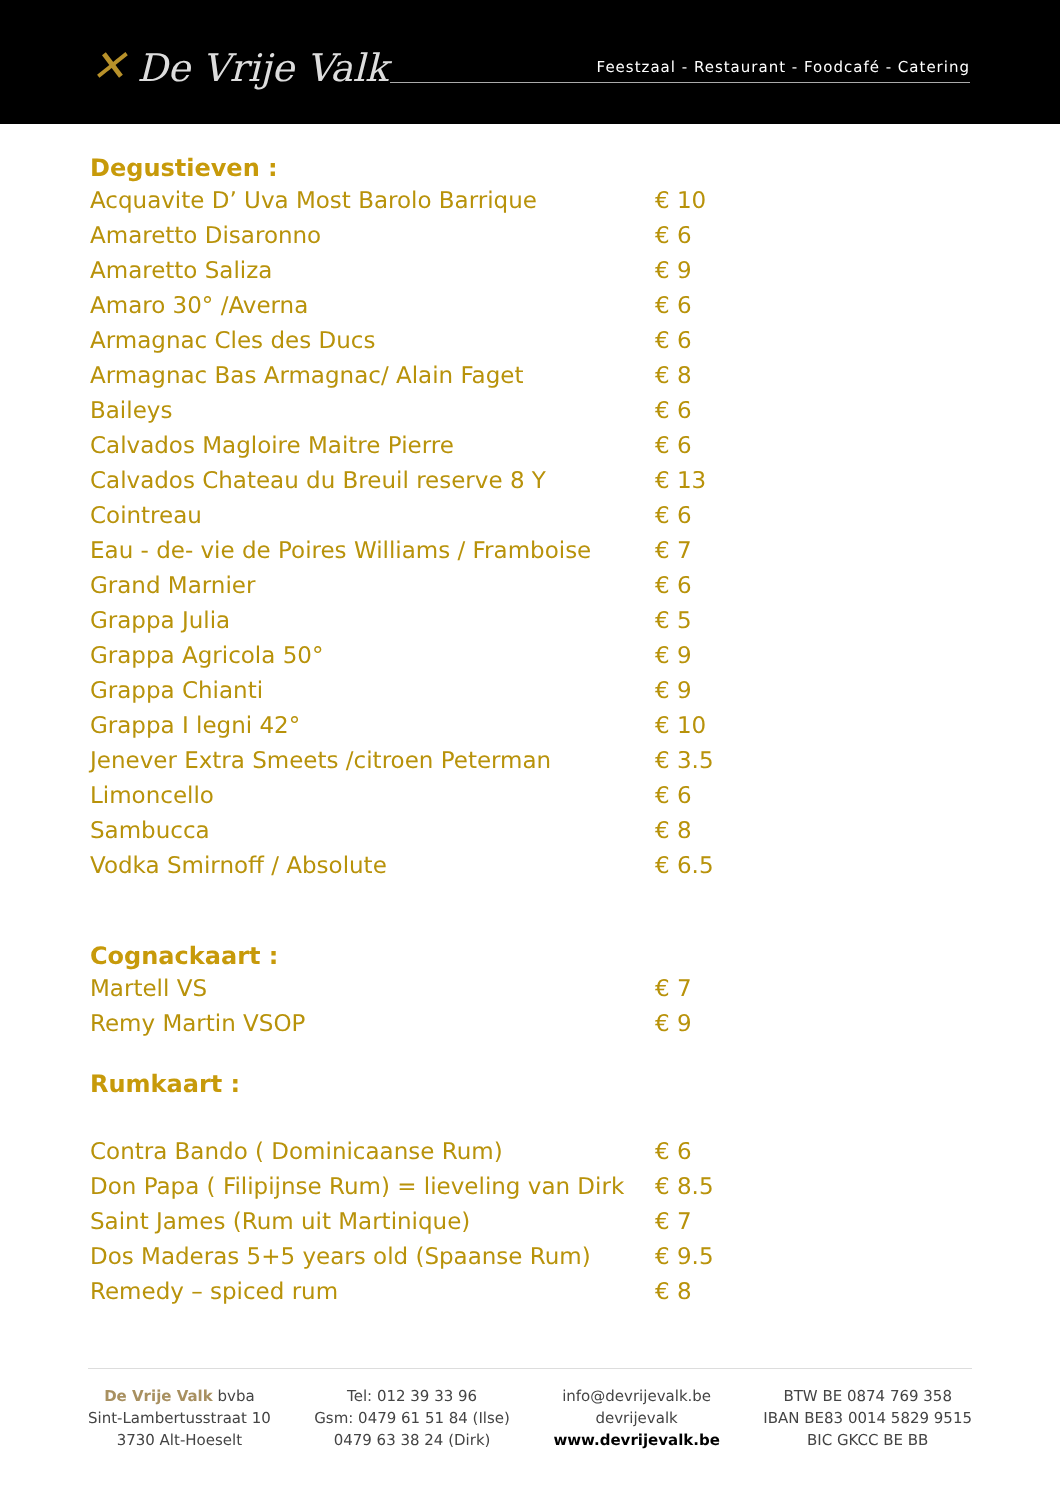✕ De Vrije Valk Feestzaal - Restaurant - Foodcafé - Catering
Degustieven :
| Acquavite D’ Uva Most Barolo Barrique | € 10 |
| Amaretto Disaronno | € 6 |
| Amaretto Saliza | € 9 |
| Amaro 30° /Averna | € 6 |
| Armagnac Cles des Ducs | € 6 |
| Armagnac Bas Armagnac/ Alain Faget | € 8 |
| Baileys | € 6 |
| Calvados Magloire Maitre Pierre | € 6 |
| Calvados Chateau du Breuil reserve 8 Y | € 13 |
| Cointreau | € 6 |
| Eau - de- vie de Poires Williams / Framboise | € 7 |
| Grand Marnier | € 6 |
| Grappa Julia | € 5 |
| Grappa Agricola 50° | € 9 |
| Grappa Chianti | € 9 |
| Grappa I legni 42° | € 10 |
| Jenever Extra Smeets /citroen Peterman | € 3.5 |
| Limoncello | € 6 |
| Sambucca | € 8 |
| Vodka Smirnoff / Absolute | € 6.5 |
Cognackaart :
| Martell VS | € 7 |
| Remy Martin VSOP | € 9 |
Rumkaart :
| Contra Bando ( Dominicaanse Rum) | € 6 |
| Don Papa ( Filipijnse Rum) = lieveling van Dirk | € 8.5 |
| Saint James (Rum uit Martinique) | € 7 |
| Dos Maderas 5+5 years old (Spaanse Rum) | € 9.5 |
| Remedy – spiced rum | € 8 |
De Vrije Valk bvba
Sint-Lambertusstraat 10
3730 Alt-Hoeselt
Tel: 012 39 33 96
Gsm: 0479 61 51 84 (Ilse)
0479 63 38 24 (Dirk)
info@devrijevalk.be
devrijevalk
www.devrijevalk.be
BTW BE 0874 769 358
IBAN BE83 0014 5829 9515
BIC GKCC BE BB